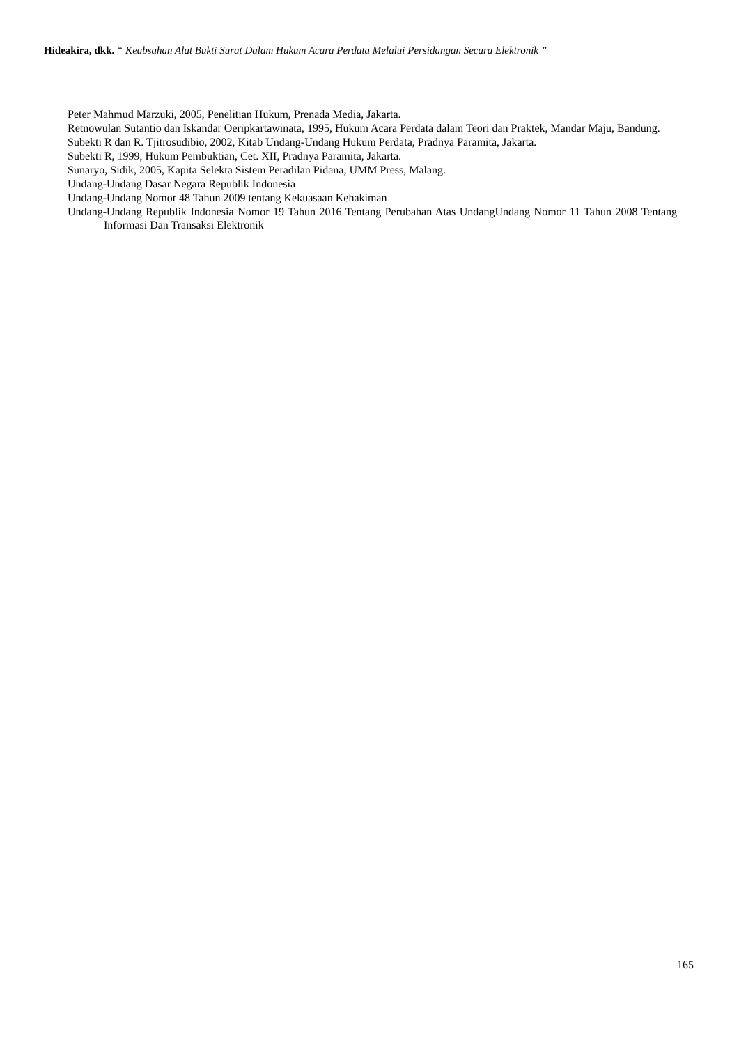Hideakira, dkk. “ Keabsahan Alat Bukti Surat Dalam Hukum Acara Perdata Melalui Persidangan Secara Elektronik ”
Peter Mahmud Marzuki, 2005, Penelitian Hukum, Prenada Media, Jakarta.
Retnowulan Sutantio dan Iskandar Oeripkartawinata, 1995, Hukum Acara Perdata dalam Teori dan Praktek, Mandar Maju, Bandung.
Subekti R dan R. Tjitrosudibio, 2002, Kitab Undang-Undang Hukum Perdata, Pradnya Paramita, Jakarta.
Subekti R, 1999, Hukum Pembuktian, Cet. XII, Pradnya Paramita, Jakarta.
Sunaryo, Sidik, 2005, Kapita Selekta Sistem Peradilan Pidana, UMM Press, Malang.
Undang-Undang Dasar Negara Republik Indonesia
Undang-Undang Nomor 48 Tahun 2009 tentang Kekuasaan Kehakiman
Undang-Undang Republik Indonesia Nomor 19 Tahun 2016 Tentang Perubahan Atas UndangUndang Nomor 11 Tahun 2008 Tentang Informasi Dan Transaksi Elektronik
165